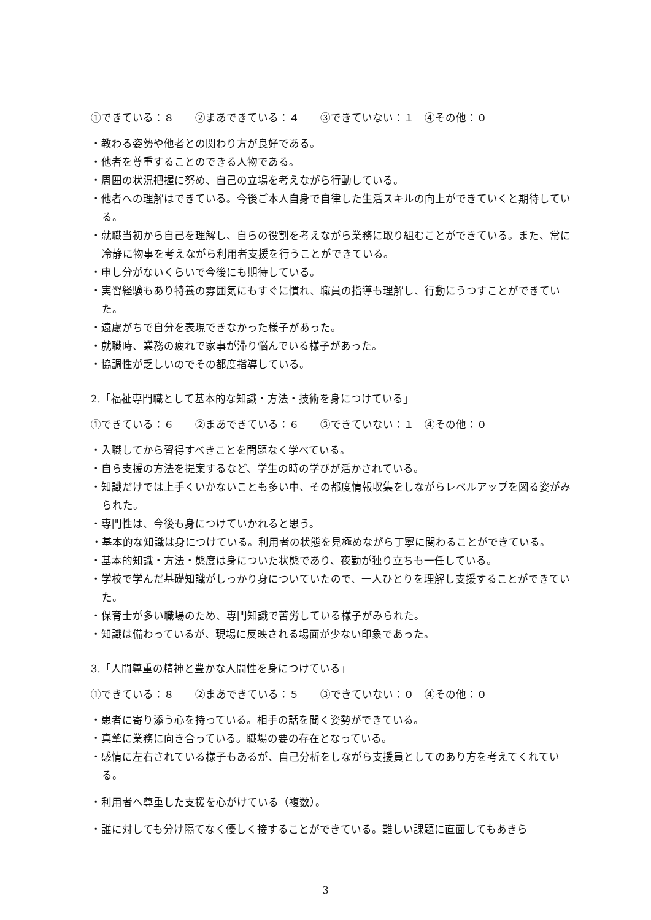①できている：８　　②まあできている：４　　③できていない：１　④その他：０
・教わる姿勢や他者との関わり方が良好である。
・他者を尊重することのできる人物である。
・周囲の状況把握に努め、自己の立場を考えながら行動している。
・他者への理解はできている。今後ご本人自身で自律した生活スキルの向上ができていくと期待している。
・就職当初から自己を理解し、自らの役割を考えながら業務に取り組むことができている。また、常に冷静に物事を考えながら利用者支援を行うことができている。
・申し分がないくらいで今後にも期待している。
・実習経験もあり特養の雰囲気にもすぐに慣れ、職員の指導も理解し、行動にうつすことができていた。
・遠慮がちで自分を表現できなかった様子があった。
・就職時、業務の疲れで家事が滞り悩んでいる様子があった。
・協調性が乏しいのでその都度指導している。
2.「福祉専門職として基本的な知識・方法・技術を身につけている」
①できている：６　　②まあできている：６　　③できていない：１　④その他：０
・入職してから習得すべきことを問題なく学べている。
・自ら支援の方法を提案するなど、学生の時の学びが活かされている。
・知識だけでは上手くいかないことも多い中、その都度情報収集をしながらレベルアップを図る姿がみられた。
・専門性は、今後も身につけていかれると思う。
　・基本的な知識は身につけている。利用者の状態を見極めながら丁寧に関わることができている。
・基本的知識・方法・態度は身についた状態であり、夜勤が独り立ちも一任している。
・学校で学んだ基礎知識がしっかり身についていたので、一人ひとりを理解し支援することができていた。
・保育士が多い職場のため、専門知識で苦労している様子がみられた。
・知識は備わっているが、現場に反映される場面が少ない印象であった。
3.「人間尊重の精神と豊かな人間性を身につけている」
①できている：８　　②まあできている：５　　③できていない：０　④その他：０
・患者に寄り添う心を持っている。相手の話を聞く姿勢ができている。
・真摯に業務に向き合っている。職場の要の存在となっている。
・感情に左右されている様子もあるが、自己分析をしながら支援員としてのあり方を考えてくれている。
・利用者へ尊重した支援を心がけている（複数）。
・誰に対しても分け隔てなく優しく接することができている。難しい課題に直面してもあきら
3